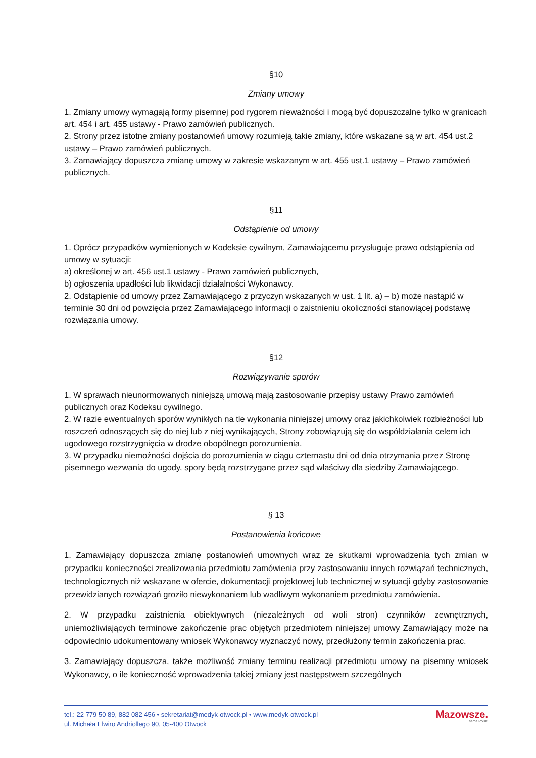§10
Zmiany umowy
1. Zmiany umowy wymagają formy pisemnej pod rygorem nieważności i mogą być dopuszczalne tylko w granicach art. 454 i art. 455 ustawy - Prawo zamówień publicznych.
2. Strony przez istotne zmiany postanowień umowy rozumieją takie zmiany, które wskazane są w art. 454 ust.2 ustawy – Prawo zamówień publicznych.
3. Zamawiający dopuszcza zmianę umowy w zakresie wskazanym w art. 455 ust.1 ustawy – Prawo zamówień publicznych.
§11
Odstąpienie od umowy
1. Oprócz przypadków wymienionych w Kodeksie cywilnym, Zamawiającemu przysługuje prawo odstąpienia od umowy w sytuacji:
a) określonej w art. 456 ust.1 ustawy - Prawo zamówień publicznych,
b) ogłoszenia upadłości lub likwidacji działalności Wykonawcy.
2. Odstąpienie od umowy przez Zamawiającego z przyczyn wskazanych w ust. 1 lit. a) – b) może nastąpić w terminie 30 dni od powzięcia przez Zamawiającego informacji o zaistnieniu okoliczności stanowiącej podstawę rozwiązania umowy.
§12
Rozwiązywanie sporów
1. W sprawach nieunormowanych niniejszą umową mają zastosowanie przepisy ustawy Prawo zamówień publicznych oraz Kodeksu cywilnego.
2. W razie ewentualnych sporów wynikłych na tle wykonania niniejszej umowy oraz jakichkolwiek rozbieżności lub roszczeń odnoszących się do niej lub z niej wynikających, Strony zobowiązują się do współdziałania celem ich ugodowego rozstrzygnięcia w drodze obopólnego porozumienia.
3. W przypadku niemożności dojścia do porozumienia w ciągu czternastu dni od dnia otrzymania przez Stronę pisemnego wezwania do ugody, spory będą rozstrzygane przez sąd właściwy dla siedziby Zamawiającego.
§ 13
Postanowienia końcowe
1. Zamawiający dopuszcza zmianę postanowień umownych wraz ze skutkami wprowadzenia tych zmian w przypadku konieczności zrealizowania przedmiotu zamówienia przy zastosowaniu innych rozwiązań technicznych, technologicznych niż wskazane w ofercie, dokumentacji projektowej lub technicznej w sytuacji gdyby zastosowanie przewidzianych rozwiązań groziło niewykonaniem lub wadliwym wykonaniem przedmiotu zamówienia.
2. W przypadku zaistnienia obiektywnych (niezależnych od woli stron) czynników zewnętrznych, uniemożliwiających terminowe zakończenie prac objętych przedmiotem niniejszej umowy Zamawiający może na odpowiednio udokumentowany wniosek Wykonawcy wyznaczyć nowy, przedłużony termin zakończenia prac.
3. Zamawiający dopuszcza, także możliwość zmiany terminu realizacji przedmiotu umowy na pisemny wniosek Wykonawcy, o ile konieczność wprowadzenia takiej zmiany jest następstwem szczególnych
tel.: 22 779 50 89, 882 082 456 • sekretariat@medyk-otwock.pl • www.medyk-otwock.pl
ul. Michała Elwiro Andriollego 90, 05-400 Otwock
Mazowsze.
serce Polski